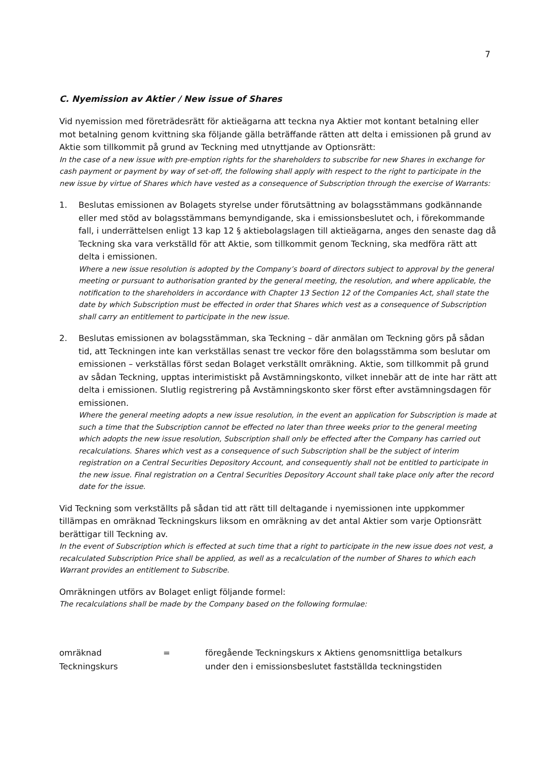7
C. Nyemission av Aktier / New issue of Shares
Vid nyemission med företrädesrätt för aktieägarna att teckna nya Aktier mot kontant betalning eller mot betalning genom kvittning ska följande gälla beträffande rätten att delta i emissionen på grund av Aktie som tillkommit på grund av Teckning med utnyttjande av Optionsrätt:
In the case of a new issue with pre-emption rights for the shareholders to subscribe for new Shares in exchange for cash payment or payment by way of set-off, the following shall apply with respect to the right to participate in the new issue by virtue of Shares which have vested as a consequence of Subscription through the exercise of Warrants:
1. Beslutas emissionen av Bolagets styrelse under förutsättning av bolagsstämmans godkännande eller med stöd av bolagsstämmans bemyndigande, ska i emissionsbeslutet och, i förekommande fall, i underrättelsen enligt 13 kap 12 § aktiebolagslagen till aktieägarna, anges den senaste dag då Teckning ska vara verkställd för att Aktie, som tillkommit genom Teckning, ska medföra rätt att delta i emissionen.
Where a new issue resolution is adopted by the Company’s board of directors subject to approval by the general meeting or pursuant to authorisation granted by the general meeting, the resolution, and where applicable, the notification to the shareholders in accordance with Chapter 13 Section 12 of the Companies Act, shall state the date by which Subscription must be effected in order that Shares which vest as a consequence of Subscription shall carry an entitlement to participate in the new issue.
2. Beslutas emissionen av bolagsstämman, ska Teckning – där anmälan om Teckning görs på sådan tid, att Teckningen inte kan verkställas senast tre veckor före den bolagsstämma som beslutar om emissionen – verkställas först sedan Bolaget verkställt omräkning. Aktie, som tillkommit på grund av sådan Teckning, upptas interimistiskt på Avstämningskonto, vilket innebär att de inte har rätt att delta i emissionen. Slutlig registrering på Avstämningskonto sker först efter avstämningsdagen för emissionen.
Where the general meeting adopts a new issue resolution, in the event an application for Subscription is made at such a time that the Subscription cannot be effected no later than three weeks prior to the general meeting which adopts the new issue resolution, Subscription shall only be effected after the Company has carried out recalculations. Shares which vest as a consequence of such Subscription shall be the subject of interim registration on a Central Securities Depository Account, and consequently shall not be entitled to participate in the new issue. Final registration on a Central Securities Depository Account shall take place only after the record date for the issue.
Vid Teckning som verkställts på sådan tid att rätt till deltagande i nyemissionen inte uppkommer tillämpas en omräknad Teckningskurs liksom en omräkning av det antal Aktier som varje Optionsrätt berättigar till Teckning av.
In the event of Subscription which is effected at such time that a right to participate in the new issue does not vest, a recalculated Subscription Price shall be applied, as well as a recalculation of the number of Shares to which each Warrant provides an entitlement to Subscribe.
Omräkningen utförs av Bolaget enligt följande formel:
The recalculations shall be made by the Company based on the following formulae:
omräknad
Teckningskurs
= föregående Teckningskurs x Aktiens genomsnittliga betalkurs
under den i emissionsbeslutet fastställda teckningstiden